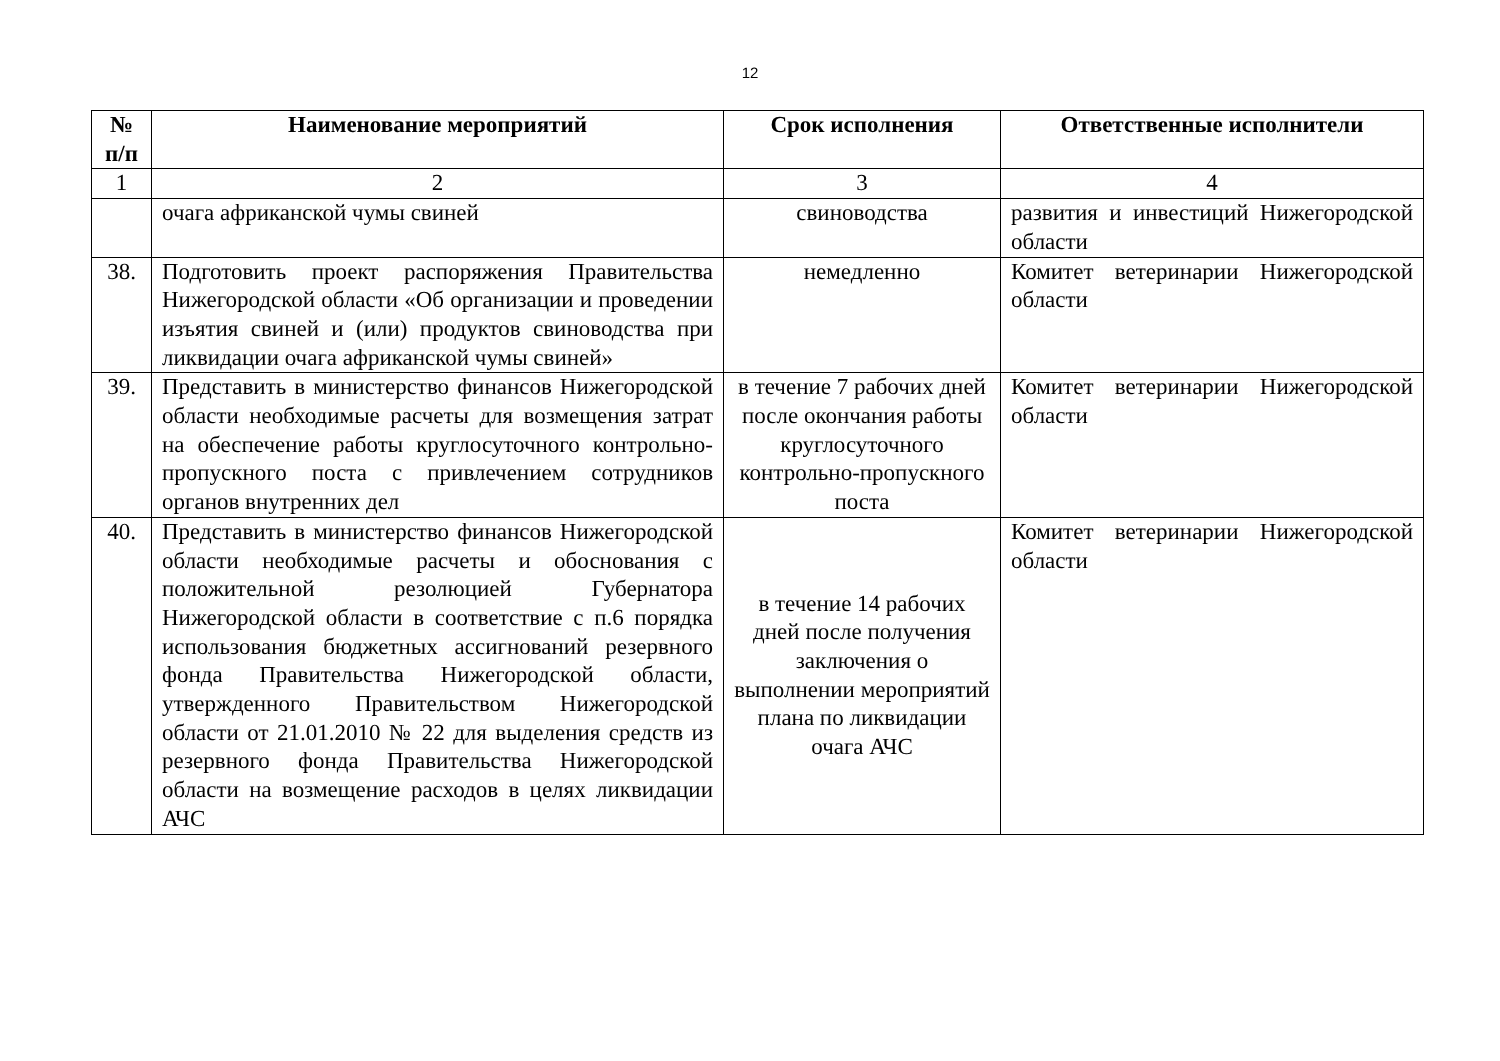12
| № п/п | Наименование мероприятий | Срок исполнения | Ответственные исполнители |
| --- | --- | --- | --- |
| 1 | 2 | 3 | 4 |
| | очага африканской чумы свиней | свиноводства | развития и инвестиций Нижегородской области |
| 38. | Подготовить проект распоряжения Правительства Нижегородской области «Об организации и проведении изъятия свиней и (или) продуктов свиноводства при ликвидации очага африканской чумы свиней» | немедленно | Комитет ветеринарии Нижегородской области |
| 39. | Представить в министерство финансов Нижегородской области необходимые расчеты для возмещения затрат на обеспечение работы круглосуточного контрольно-пропускного поста с привлечением сотрудников органов внутренних дел | в течение 7 рабочих дней после окончания работы круглосуточного контрольно-пропускного поста | Комитет ветеринарии Нижегородской области |
| 40. | Представить в министерство финансов Нижегородской области необходимые расчеты и обоснования с положительной резолюцией Губернатора Нижегородской области в соответствие с п.6 порядка использования бюджетных ассигнований резервного фонда Правительства Нижегородской области, утвержденного Правительством Нижегородской области от 21.01.2010 № 22 для выделения средств из резервного фонда Правительства Нижегородской области на возмещение расходов в целях ликвидации АЧС | в течение 14 рабочих дней после получения заключения о выполнении мероприятий плана по ликвидации очага АЧС | Комитет ветеринарии Нижегородской области |